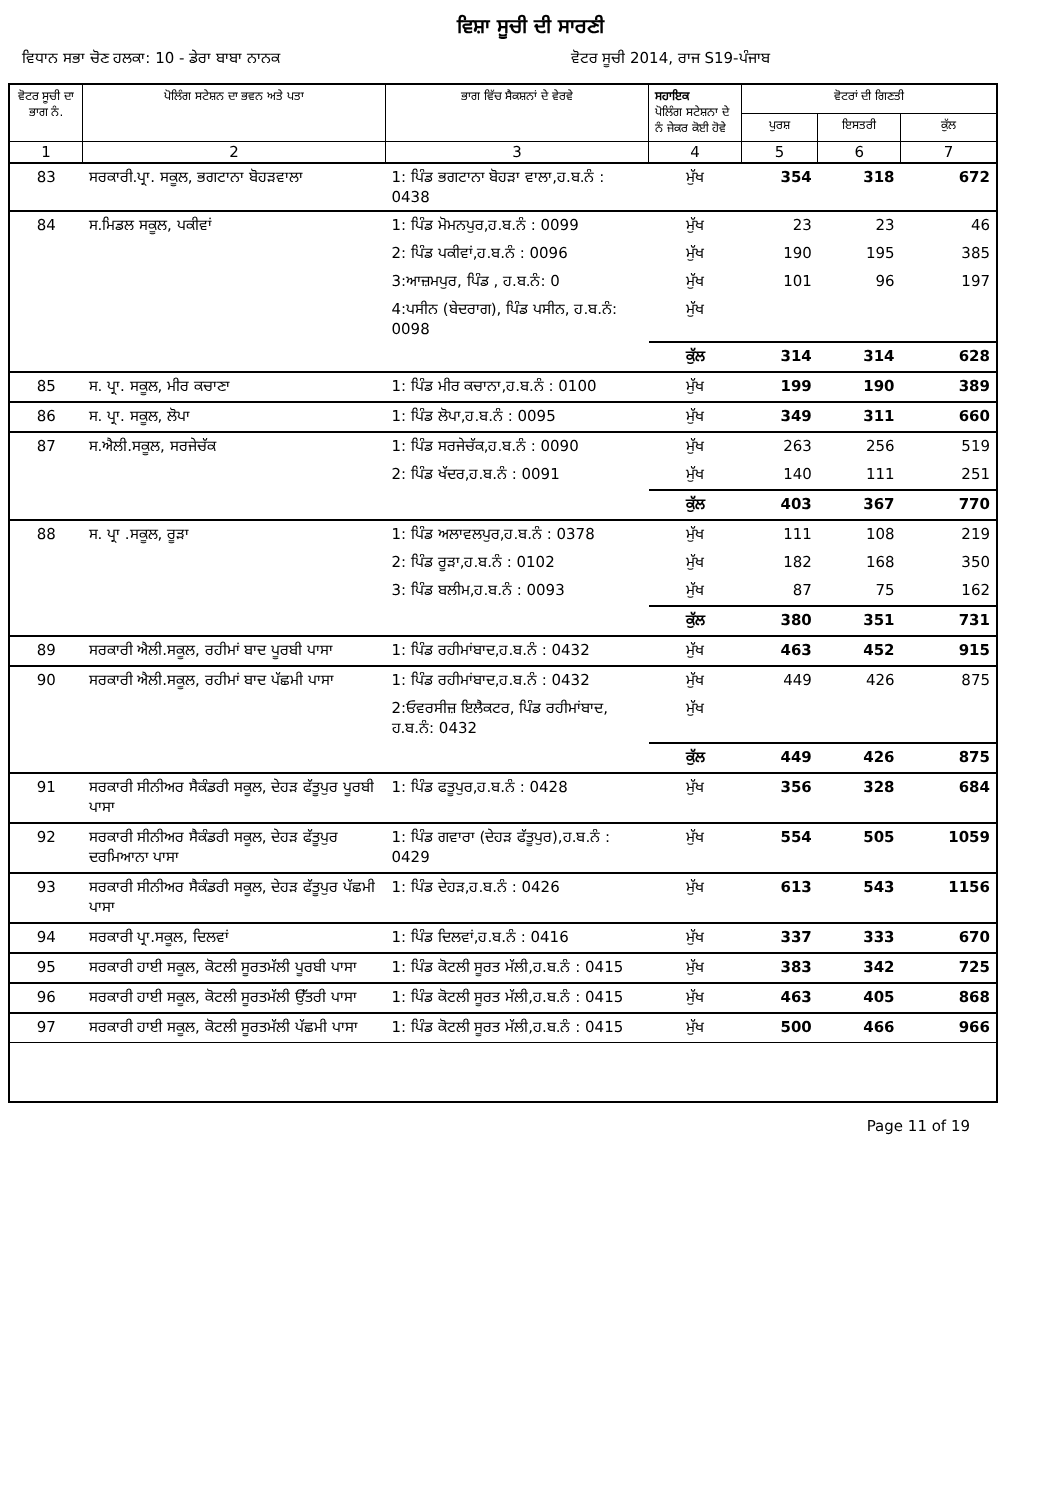ਵਿਸ਼ਾ ਸੂਚੀ ਦੀ ਸਾਰਣੀ
ਵਿਧਾਨ ਸਭਾ ਚੋਣ ਹਲਕਾ: 10 - ਡੇਰਾ ਬਾਬਾ ਨਾਨਕ
ਵੋਟਰ ਸੂਚੀ 2014, ਰਾਜ S19-ਪੰਜਾਬ
| ਵੋਟਰ ਸੂਚੀ ਦਾ ਭਾਗ ਨੰ. | ਪੋਲਿੰਗ ਸਟੇਸ਼ਨ ਦਾ ਭਵਨ ਅਤੇ ਪਤਾ | ਭਾਗ ਵਿੱਚ ਸੈਕਸ਼ਨਾਂ ਦੇ ਵੇਰਵੇ | ਸਹਾਇਕ ਪੋਲਿੰਗ ਸਟੇਸ਼ਨਾ ਦੇ ਨੰ ਜੇਕਰ ਕੋਈ ਹੋਵੇ | ਵੋਟਰਾਂ ਦੀ ਗਿਣਤੀ | | |
| --- | --- | --- | --- | --- | --- | --- |
| | | | | ਪੁਰਸ਼ | ਇਸਤਰੀ | ਕੁੱਲ |
| 1 | 2 | 3 | 4 | 5 | 6 | 7 |
| 83 | ਸਰਕਾਰੀ.ਪ੍ਰਾ. ਸਕੂਲ, ਭਗਟਾਨਾ ਬੋਹੜਵਾਲਾ | 1: ਪਿੰਡ ਭਗਟਾਨਾ ਬੋਹੜਾ ਵਾਲਾ,ਹ.ਬ.ਨੰ : 0438 | ਮੁੱਖ | 354 | 318 | 672 |
| 84 | ਸ.ਮਿਡਲ ਸਕੂਲ, ਪਕੀਵਾਂ | 1: ਪਿੰਡ ਮੋਮਨਪੁਰ,ਹ.ਬ.ਨੰ : 0099 | ਮੁੱਖ | 23 | 23 | 46 |
| | | 2: ਪਿੰਡ ਪਕੀਵਾਂ,ਹ.ਬ.ਨੰ : 0096 | ਮੁੱਖ | 190 | 195 | 385 |
| | | 3:ਆਜ਼ਮਪੁਰ, ਪਿੰਡ , ਹ.ਬ.ਨੰ: 0 | ਮੁੱਖ | 101 | 96 | 197 |
| | | 4:ਪਸੀਨ (ਬੇਦਰਾਗ), ਪਿੰਡ ਪਸੀਨ, ਹ.ਬ.ਨੰ: 0098 | ਮੁੱਖ | | | |
| | | | ਕੁੱਲ | 314 | 314 | 628 |
| 85 | ਸ. ਪ੍ਰਾ. ਸਕੂਲ, ਮੀਰ ਕਚਾਣਾ | 1: ਪਿੰਡ ਮੀਰ ਕਚਾਨਾ,ਹ.ਬ.ਨੰ : 0100 | ਮੁੱਖ | 199 | 190 | 389 |
| 86 | ਸ. ਪ੍ਰਾ. ਸਕੂਲ, ਲੋਪਾ | 1: ਪਿੰਡ ਲੋਪਾ,ਹ.ਬ.ਨੰ : 0095 | ਮੁੱਖ | 349 | 311 | 660 |
| 87 | ਸ.ਐਲੀ.ਸਕੂਲ, ਸਰਜੇਚੱਕ | 1: ਪਿੰਡ ਸਰਜੇਚੱਕ,ਹ.ਬ.ਨੰ : 0090 | ਮੁੱਖ | 263 | 256 | 519 |
| | | 2: ਪਿੰਡ ਖੱਦਰ,ਹ.ਬ.ਨੰ : 0091 | ਮੁੱਖ | 140 | 111 | 251 |
| | | | ਕੁੱਲ | 403 | 367 | 770 |
| 88 | ਸ. ਪ੍ਰਾ .ਸਕੂਲ, ਰੂੜਾ | 1: ਪਿੰਡ ਅਲਾਵਲਪੁਰ,ਹ.ਬ.ਨੰ : 0378 | ਮੁੱਖ | 111 | 108 | 219 |
| | | 2: ਪਿੰਡ ਰੂੜਾ,ਹ.ਬ.ਨੰ : 0102 | ਮੁੱਖ | 182 | 168 | 350 |
| | | 3: ਪਿੰਡ ਬਲੀਮ,ਹ.ਬ.ਨੰ : 0093 | ਮੁੱਖ | 87 | 75 | 162 |
| | | | ਕੁੱਲ | 380 | 351 | 731 |
| 89 | ਸਰਕਾਰੀ ਐਲੀ.ਸਕੂਲ, ਰਹੀਮਾਂ ਬਾਦ ਪੂਰਬੀ ਪਾਸਾ | 1: ਪਿੰਡ ਰਹੀਮਾਂਬਾਦ,ਹ.ਬ.ਨੰ : 0432 | ਮੁੱਖ | 463 | 452 | 915 |
| 90 | ਸਰਕਾਰੀ ਐਲੀ.ਸਕੂਲ, ਰਹੀਮਾਂ ਬਾਦ ਪੱਛਮੀ ਪਾਸਾ | 1: ਪਿੰਡ ਰਹੀਮਾਂਬਾਦ,ਹ.ਬ.ਨੰ : 0432 | ਮੁੱਖ | 449 | 426 | 875 |
| | | 2:ਓਵਰਸੀਜ਼ ਇਲੈਕਟਰ, ਪਿੰਡ ਰਹੀਮਾਂਬਾਦ, ਹ.ਬ.ਨੰ: 0432 | ਮੁੱਖ | | | |
| | | | ਕੁੱਲ | 449 | 426 | 875 |
| 91 | ਸਰਕਾਰੀ ਸੀਨੀਅਰ ਸੈਕੰਡਰੀ ਸਕੂਲ, ਦੇਹੜ ਫੱਤੂਪੁਰ ਪੂਰਬੀ ਪਾਸਾ | 1: ਪਿੰਡ ਫਤੂਪੁਰ,ਹ.ਬ.ਨੰ : 0428 | ਮੁੱਖ | 356 | 328 | 684 |
| 92 | ਸਰਕਾਰੀ ਸੀਨੀਅਰ ਸੈਕੰਡਰੀ ਸਕੂਲ, ਦੇਹੜ ਫੱਤੂਪੁਰ ਦਰਮਿਆਨਾ ਪਾਸਾ | 1: ਪਿੰਡ ਗਵਾਰਾ (ਦੇਹੜ ਫੱਤੂਪੁਰ),ਹ.ਬ.ਨੰ : 0429 | ਮੁੱਖ | 554 | 505 | 1059 |
| 93 | ਸਰਕਾਰੀ ਸੀਨੀਅਰ ਸੈਕੰਡਰੀ ਸਕੂਲ, ਦੇਹੜ ਫੱਤੂਪੁਰ ਪੱਛਮੀ ਪਾਸਾ | 1: ਪਿੰਡ ਦੇਹੜ,ਹ.ਬ.ਨੰ : 0426 | ਮੁੱਖ | 613 | 543 | 1156 |
| 94 | ਸਰਕਾਰੀ ਪ੍ਰਾ.ਸਕੂਲ, ਦਿਲਵਾਂ | 1: ਪਿੰਡ ਦਿਲਵਾਂ,ਹ.ਬ.ਨੰ : 0416 | ਮੁੱਖ | 337 | 333 | 670 |
| 95 | ਸਰਕਾਰੀ ਹਾਈ ਸਕੂਲ, ਕੋਟਲੀ ਸੂਰਤਮੱਲੀ ਪੂਰਬੀ ਪਾਸਾ | 1: ਪਿੰਡ ਕੋਟਲੀ ਸੂਰਤ ਮੱਲੀ,ਹ.ਬ.ਨੰ : 0415 | ਮੁੱਖ | 383 | 342 | 725 |
| 96 | ਸਰਕਾਰੀ ਹਾਈ ਸਕੂਲ, ਕੋਟਲੀ ਸੂਰਤਮੱਲੀ ਉੱਤਰੀ ਪਾਸਾ | 1: ਪਿੰਡ ਕੋਟਲੀ ਸੂਰਤ ਮੱਲੀ,ਹ.ਬ.ਨੰ : 0415 | ਮੁੱਖ | 463 | 405 | 868 |
| 97 | ਸਰਕਾਰੀ ਹਾਈ ਸਕੂਲ, ਕੋਟਲੀ ਸੂਰਤਮੱਲੀ ਪੱਛਮੀ ਪਾਸਾ | 1: ਪਿੰਡ ਕੋਟਲੀ ਸੂਰਤ ਮੱਲੀ,ਹ.ਬ.ਨੰ : 0415 | ਮੁੱਖ | 500 | 466 | 966 |
Page 11 of 19